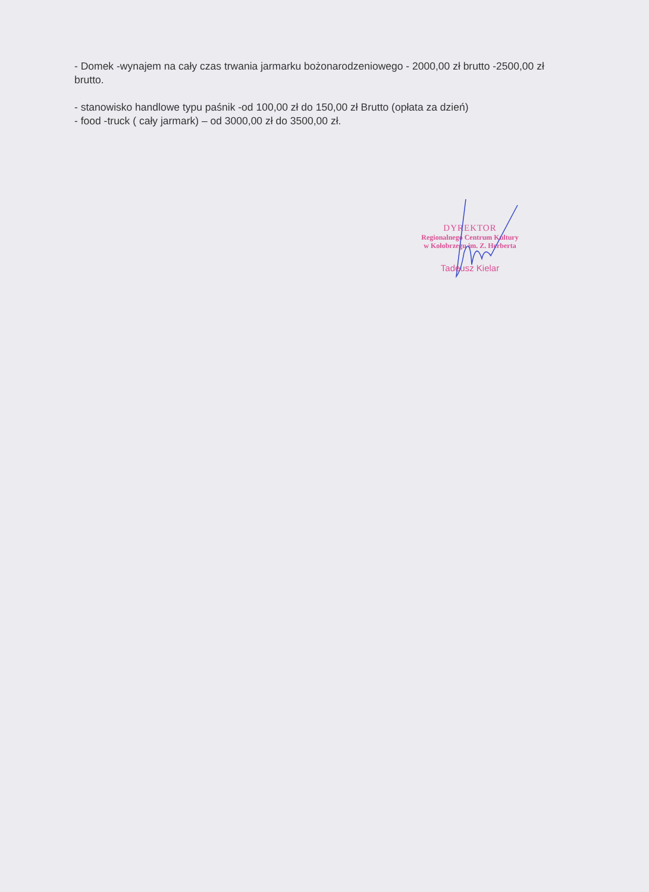- Domek -wynajem na cały czas trwania jarmarku bożonarodzeniowego - 2000,00 zł brutto -2500,00 zł brutto.
- stanowisko handlowe typu paśnik -od 100,00 zł do 150,00 zł Brutto (opłata za dzień)
- food -truck ( cały jarmark) – od 3000,00 zł do 3500,00 zł.
DYREKTOR
Regionalnego Centrum Kultury
w Kołobrzegu im. Z. Herberta
Tadeusz Kielar